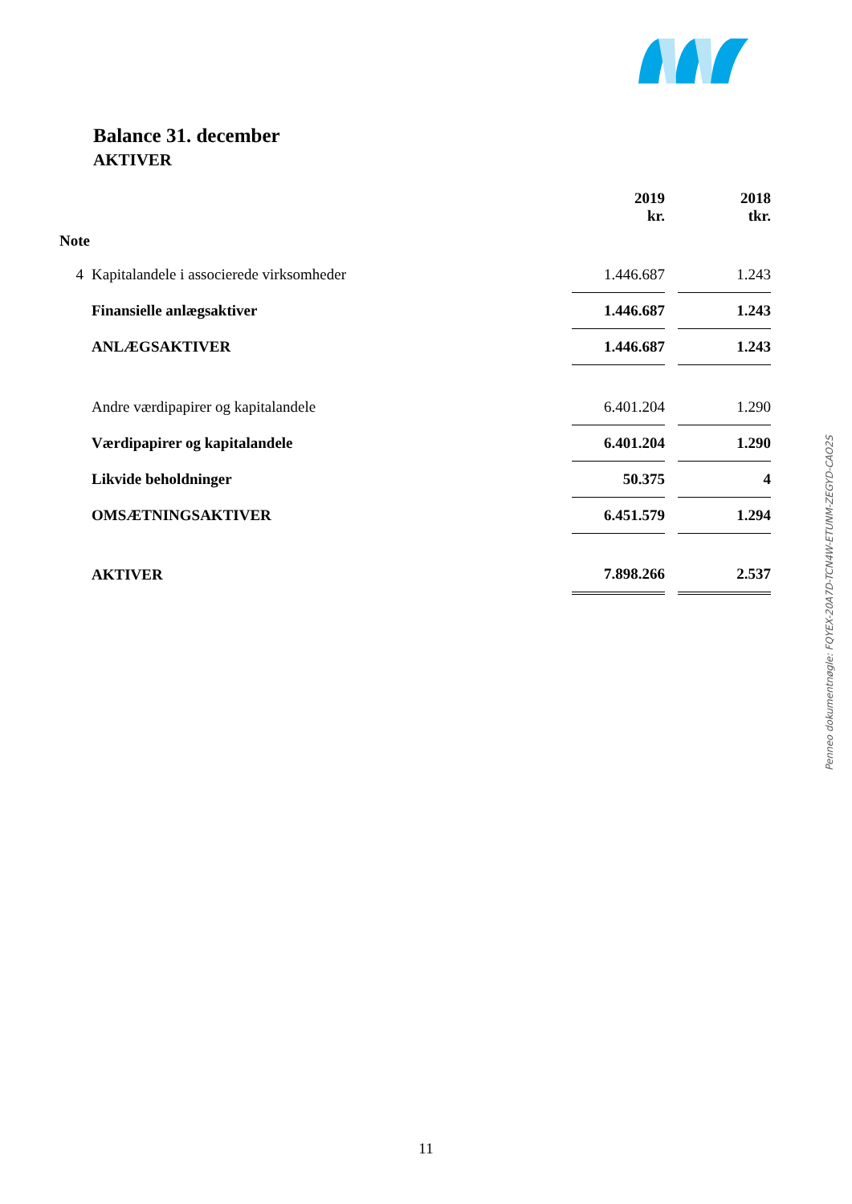Balance 31. december
AKTIVER
| | | 2019 kr. | | 2018 tkr. |
| Note | | | | |
| 4 | Kapitalandele i associerede virksomheder | 1.446.687 | | 1.243 |
| | Finansielle anlægsaktiver | 1.446.687 | | 1.243 |
| | ANLÆGSAKTIVER | 1.446.687 | | 1.243 |
| | Andre værdipapirer og kapitalandele | 6.401.204 | | 1.290 |
| | Værdipapirer og kapitalandele | 6.401.204 | | 1.290 |
| | Likvide beholdninger | 50.375 | | 4 |
| | OMSÆTNINGSAKTIVER | 6.451.579 | | 1.294 |
| | AKTIVER | 7.898.266 | | 2.537 |
Penneo dokumentnøgle: FQYEX-20A7D-TCN4W-ETUNM-ZEGYD-CAO2S
11